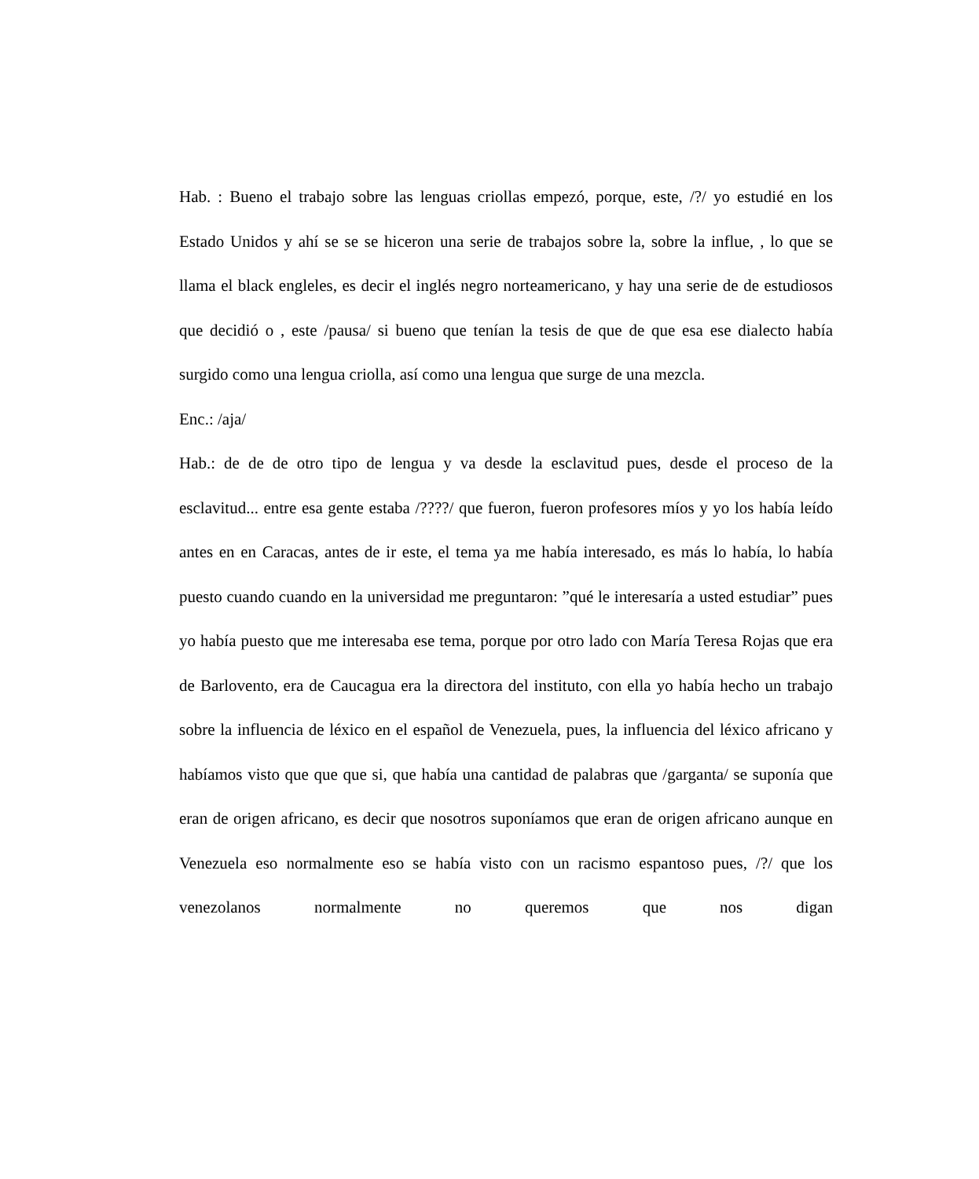Hab. : Bueno el trabajo sobre las lenguas criollas empezó, porque, este, /?/ yo estudié en los Estado Unidos y ahí se se se hiceron una serie de trabajos sobre la, sobre la influe, , lo que se llama el black engleles, es decir el inglés negro norteamericano, y hay una serie de de estudiosos que decidió o , este /pausa/ si bueno que tenían la tesis de que de que esa ese dialecto había surgido como una lengua criolla, así como una lengua que surge de una mezcla.
Enc.: /aja/
Hab.: de de de otro tipo de lengua y va desde la esclavitud pues, desde el proceso de la esclavitud... entre esa gente estaba /????/ que fueron, fueron profesores míos y yo los había leído antes en en Caracas, antes de ir este, el tema ya me había interesado, es más lo había, lo había puesto cuando cuando en la universidad me preguntaron: ”qué le interesaría a usted estudiar” pues yo había puesto que me interesaba ese tema, porque por otro lado con María Teresa Rojas que era de Barlovento, era de Caucagua era la directora del instituto, con ella yo había hecho un trabajo sobre la influencia de léxico en el español de Venezuela, pues, la influencia del léxico africano y habíamos visto que que que si, que había una cantidad de palabras que /garganta/ se suponía que eran de origen africano, es decir que nosotros suponíamos que eran de origen africano aunque en Venezuela eso normalmente eso se había visto con un racismo espantoso pues, /?/ que los venezolanos normalmente no queremos que nos digan